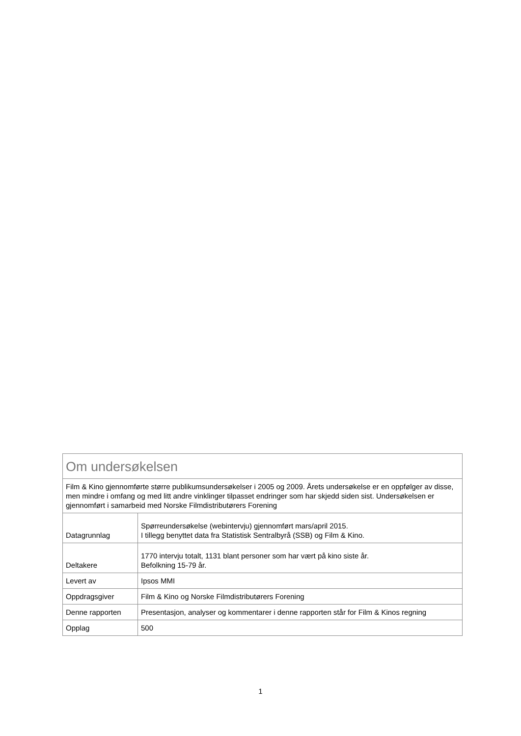| Om undersøkelsen | |
| Film & Kino gjennomførte større publikumsundersøkelser i 2005 og 2009. Årets undersøkelse er en oppfølger av disse, men mindre i omfang og med litt andre vinklinger tilpasset endringer som har skjedd siden sist. Undersøkelsen er gjennomført i samarbeid med Norske Filmdistributørers Forening | |
| Datagrunnlag | Spørreundersøkelse (webintervju) gjennomført mars/april 2015. I tillegg benyttet data fra Statistisk Sentralbyrå (SSB) og Film & Kino. |
| Deltakere | 1770 intervju totalt, 1131 blant personer som har vært på kino siste år. Befolkning 15-79 år. |
| Levert av | Ipsos MMI |
| Oppdragsgiver | Film & Kino og Norske Filmdistributørers Forening |
| Denne rapporten | Presentasjon, analyser og kommentarer i denne rapporten står for Film & Kinos regning |
| Opplag | 500 |
1